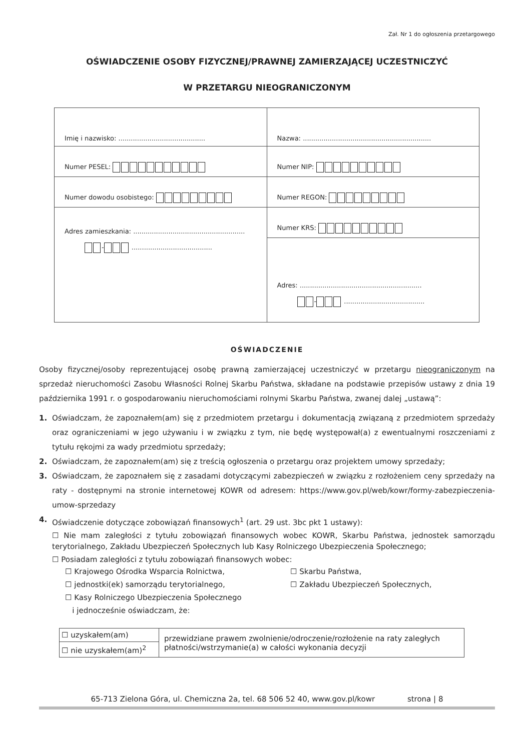Zał. Nr 1 do ogłoszenia przetargowego
OŚWIADCZENIE OSOBY FIZYCZNEJ/PRAWNEJ ZAMIERZAJĄCEJ UCZESTNICZYĆ
W PRZETARGU NIEOGRANICZONYM
| Imię i nazwisko: .......................................... | Nazwa: .............................................................. |
| Numer PESEL: | Numer NIP: |
| Numer dowodu osobistego: | Numer REGON: |
| Adres zamieszkania: ...................................................... - ....................................... | Numer KRS: |
| | Adres: ........................................................... - ....................................... |
OŚWIADCZENIE
Osoby fizycznej/osoby reprezentującej osobę prawną zamierzającej uczestniczyć w przetargu nieograniczonym na sprzedaż nieruchomości Zasobu Własności Rolnej Skarbu Państwa, składane na podstawie przepisów ustawy z dnia 19 października 1991 r. o gospodarowaniu nieruchomościami rolnymi Skarbu Państwa, zwanej dalej „ustawą”:
1. Oświadczam, że zapoznałem(am) się z przedmiotem przetargu i dokumentacją związaną z przedmiotem sprzedaży oraz ograniczeniami w jego używaniu i w związku z tym, nie będę występował(a) z ewentualnymi roszczeniami z tytułu rękojmi za wady przedmiotu sprzedaży;
2. Oświadczam, że zapoznałem(am) się z treścią ogłoszenia o przetargu oraz projektem umowy sprzedaży;
3. Oświadczam, że zapoznałem się z zasadami dotyczącymi zabezpieczeń w związku z rozłożeniem ceny sprzedaży na raty - dostępnymi na stronie internetowej KOWR od adresem: https://www.gov.pl/web/kowr/formy-zabezpieczenia-umow-sprzedazy
4. Oświadczenie dotyczące zobowiązań finansowych<sup>1</sup> (art. 29 ust. 3bc pkt 1 ustawy):
☐ Nie mam zaległości z tytułu zobowiązań finansowych wobec KOWR, Skarbu Państwa, jednostek samorządu terytorialnego, Zakładu Ubezpieczeń Społecznych lub Kasy Rolniczego Ubezpieczenia Społecznego;
☐ Posiadam zaległości z tytułu zobowiązań finansowych wobec:
☐ Krajowego Ośrodka Wsparcia Rolnictwa,
☐ Skarbu Państwa,
☐ jednostki(ek) samorządu terytorialnego,
☐ Zakładu Ubezpieczeń Społecznych,
☐ Kasy Rolniczego Ubezpieczenia Społecznego
i jednocześnie oświadczam, że:
| ☐ uzyskałem(am) | przewidziane prawem zwolnienie/odroczenie/rozłożenie na raty zaległych płatności/wstrzymanie(a) w całości wykonania decyzji |
| ☐ nie uzyskałem(am)<sup>2</sup> | |
65-713 Zielona Góra, ul. Chemiczna 2a, tel. 68 506 52 40, www.gov.pl/kowr strona | 8